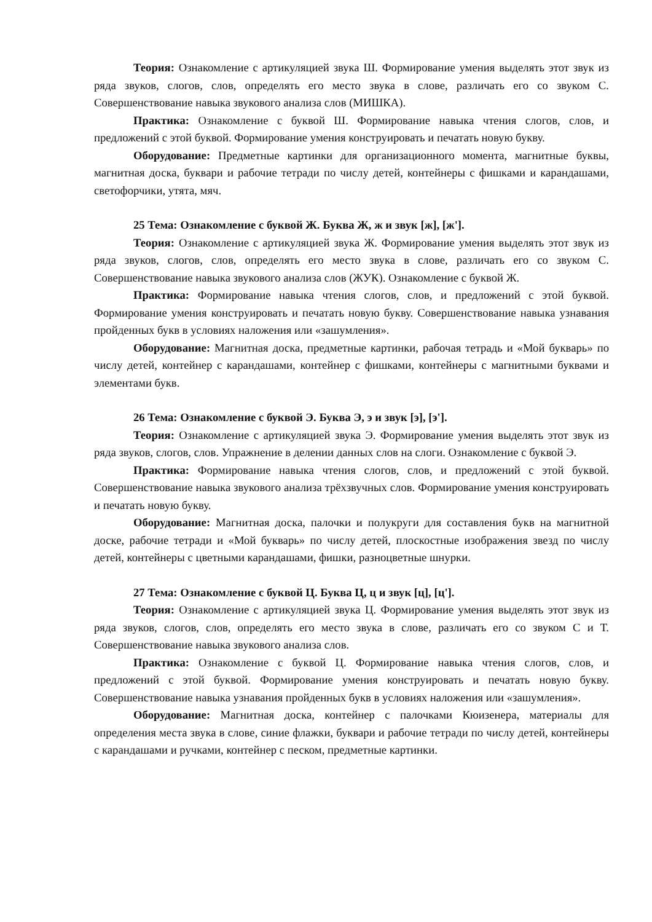Теория: Ознакомление с артикуляцией звука Ш. Формирование умения выделять этот звук из ряда звуков, слогов, слов, определять его место звука в слове, различать его со звуком С. Совершенствование навыка звукового анализа слов (МИШКА).
Практика: Ознакомление с буквой Ш. Формирование навыка чтения слогов, слов, и предложений с этой буквой. Формирование умения конструировать и печатать новую букву.
Оборудование: Предметные картинки для организационного момента, магнитные буквы, магнитная доска, буквари и рабочие тетради по числу детей, контейнеры с фишками и карандашами, светофорчики, утята, мяч.
25 Тема: Ознакомление с буквой Ж. Буква Ж, ж и звук [ж], [ж'].
Теория: Ознакомление с артикуляцией звука Ж. Формирование умения выделять этот звук из ряда звуков, слогов, слов, определять его место звука в слове, различать его со звуком С. Совершенствование навыка звукового анализа слов (ЖУК). Ознакомление с буквой Ж.
Практика: Формирование навыка чтения слогов, слов, и предложений с этой буквой. Формирование умения конструировать и печатать новую букву. Совершенствование навыка узнавания пройденных букв в условиях наложения или «зашумления».
Оборудование: Магнитная доска, предметные картинки, рабочая тетрадь и «Мой букварь» по числу детей, контейнер с карандашами, контейнер с фишками, контейнеры с магнитными буквами и элементами букв.
26 Тема: Ознакомление с буквой Э. Буква Э, э и звук [э], [э'].
Теория: Ознакомление с артикуляцией звука Э. Формирование умения выделять этот звук из ряда звуков, слогов, слов. Упражнение в делении данных слов на слоги. Ознакомление с буквой Э.
Практика: Формирование навыка чтения слогов, слов, и предложений с этой буквой. Совершенствование навыка звукового анализа трёхзвучных слов. Формирование умения конструировать и печатать новую букву.
Оборудование: Магнитная доска, палочки и полукруги для составления букв на магнитной доске, рабочие тетради и «Мой букварь» по числу детей, плоскостные изображения звезд по числу детей, контейнеры с цветными карандашами, фишки, разноцветные шнурки.
27 Тема: Ознакомление с буквой Ц. Буква Ц, ц и звук [ц], [ц'].
Теория: Ознакомление с артикуляцией звука Ц. Формирование умения выделять этот звук из ряда звуков, слогов, слов, определять его место звука в слове, различать его со звуком С и Т. Совершенствование навыка звукового анализа слов.
Практика: Ознакомление с буквой Ц. Формирование навыка чтения слогов, слов, и предложений с этой буквой. Формирование умения конструировать и печатать новую букву. Совершенствование навыка узнавания пройденных букв в условиях наложения или «зашумления».
Оборудование: Магнитная доска, контейнер с палочками Кюизенера, материалы для определения места звука в слове, синие флажки, буквари и рабочие тетради по числу детей, контейнеры с карандашами и ручками, контейнер с песком, предметные картинки.